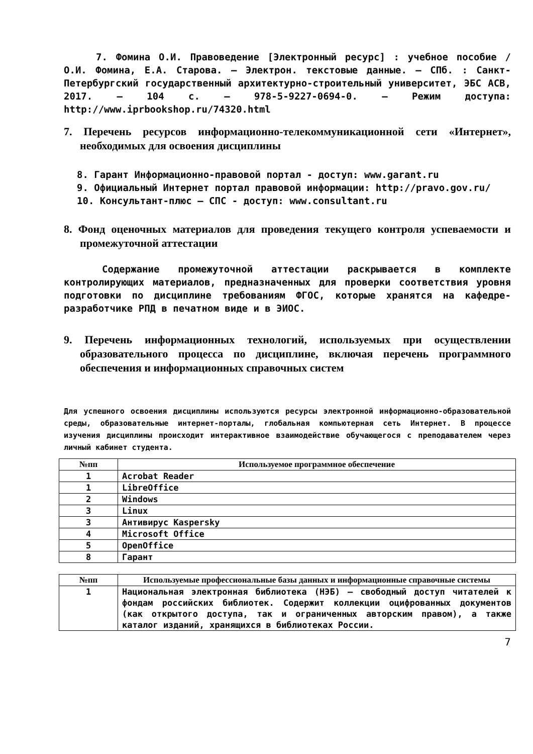7. Фомина О.И. Правоведение [Электронный ресурс] : учебное пособие / О.И. Фомина, Е.А. Старова. — Электрон. текстовые данные. — СПб. : Санкт-Петербургский государственный архитектурно-строительный университет, ЭБС АСВ, 2017. — 104 c. — 978-5-9227-0694-0. — Режим доступа: http://www.iprbookshop.ru/74320.html
7. Перечень ресурсов информационно-телекоммуникационной сети «Интернет», необходимых для освоения дисциплины
8. Гарант Информационно-правовой портал - доступ: www.garant.ru
9. Официальный Интернет портал правовой информации: http://pravo.gov.ru/
10. Консультант-плюс – СПС - доступ: www.consultant.ru
8. Фонд оценочных материалов для проведения текущего контроля успеваемости и промежуточной аттестации
Содержание промежуточной аттестации раскрывается в комплекте контролирующих материалов, предназначенных для проверки соответствия уровня подготовки по дисциплине требованиям ФГОС, которые хранятся на кафедре-разработчике РПД в печатном виде и в ЭИОС.
9. Перечень информационных технологий, используемых при осуществлении образовательного процесса по дисциплине, включая перечень программного обеспечения и информационных справочных систем
Для успешного освоения дисциплины используются ресурсы электронной информационно-образовательной среды, образовательные интернет-порталы, глобальная компьютерная сеть Интернет. В процессе изучения дисциплины происходит интерактивное взаимодействие обучающегося с преподавателем через личный кабинет студента.
| №пп | Используемое программное обеспечение |
| --- | --- |
| 1 | Acrobat Reader |
| 1 | LibreOffice |
| 2 | Windows |
| 3 | Linux |
| 3 | Антивирус Kaspersky |
| 4 | Microsoft Office |
| 5 | OpenOffice |
| 8 | Гарант |
| №пп | Используемые профессиональные базы данных и информационные справочные системы |
| --- | --- |
| 1 | Национальная электронная библиотека (НЭБ) — свободный доступ читателей к фондам российских библиотек. Содержит коллекции оцифрованных документов (как открытого доступа, так и ограниченных авторским правом), а также каталог изданий, хранящихся в библиотеках России. |
7